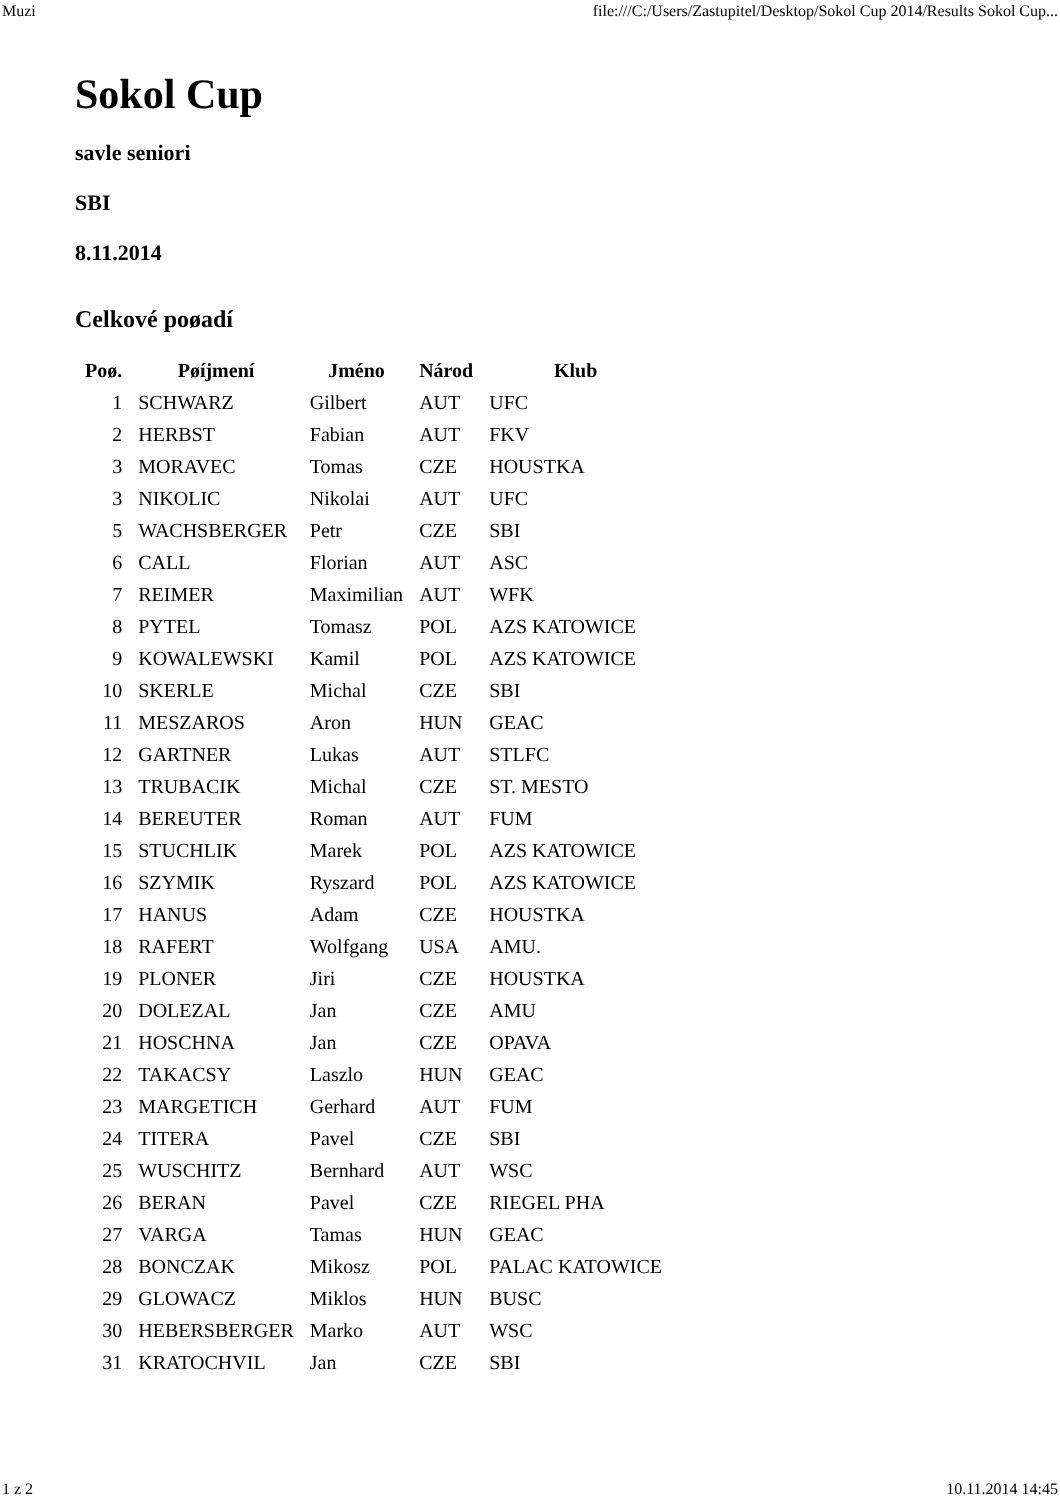Muzi file:///C:/Users/Zastupitel/Desktop/Sokol Cup 2014/Results Sokol Cup...
Sokol Cup
savle seniori
SBI
8.11.2014
Celkové poøadí
| Poø. | Pøíjmení | Jméno | Národ | Klub |
| --- | --- | --- | --- | --- |
| 1 | SCHWARZ | Gilbert | AUT | UFC |
| 2 | HERBST | Fabian | AUT | FKV |
| 3 | MORAVEC | Tomas | CZE | HOUSTKA |
| 3 | NIKOLIC | Nikolai | AUT | UFC |
| 5 | WACHSBERGER | Petr | CZE | SBI |
| 6 | CALL | Florian | AUT | ASC |
| 7 | REIMER | Maximilian | AUT | WFK |
| 8 | PYTEL | Tomasz | POL | AZS KATOWICE |
| 9 | KOWALEWSKI | Kamil | POL | AZS KATOWICE |
| 10 | SKERLE | Michal | CZE | SBI |
| 11 | MESZAROS | Aron | HUN | GEAC |
| 12 | GARTNER | Lukas | AUT | STLFC |
| 13 | TRUBACIK | Michal | CZE | ST. MESTO |
| 14 | BEREUTER | Roman | AUT | FUM |
| 15 | STUCHLIK | Marek | POL | AZS KATOWICE |
| 16 | SZYMIK | Ryszard | POL | AZS KATOWICE |
| 17 | HANUS | Adam | CZE | HOUSTKA |
| 18 | RAFERT | Wolfgang | USA | AMU. |
| 19 | PLONER | Jiri | CZE | HOUSTKA |
| 20 | DOLEZAL | Jan | CZE | AMU |
| 21 | HOSCHNA | Jan | CZE | OPAVA |
| 22 | TAKACSY | Laszlo | HUN | GEAC |
| 23 | MARGETICH | Gerhard | AUT | FUM |
| 24 | TITERA | Pavel | CZE | SBI |
| 25 | WUSCHITZ | Bernhard | AUT | WSC |
| 26 | BERAN | Pavel | CZE | RIEGEL PHA |
| 27 | VARGA | Tamas | HUN | GEAC |
| 28 | BONCZAK | Mikosz | POL | PALAC KATOWICE |
| 29 | GLOWACZ | Miklos | HUN | BUSC |
| 30 | HEBERSBERGER | Marko | AUT | WSC |
| 31 | KRATOCHVIL | Jan | CZE | SBI |
1 z 2 10.11.2014 14:45